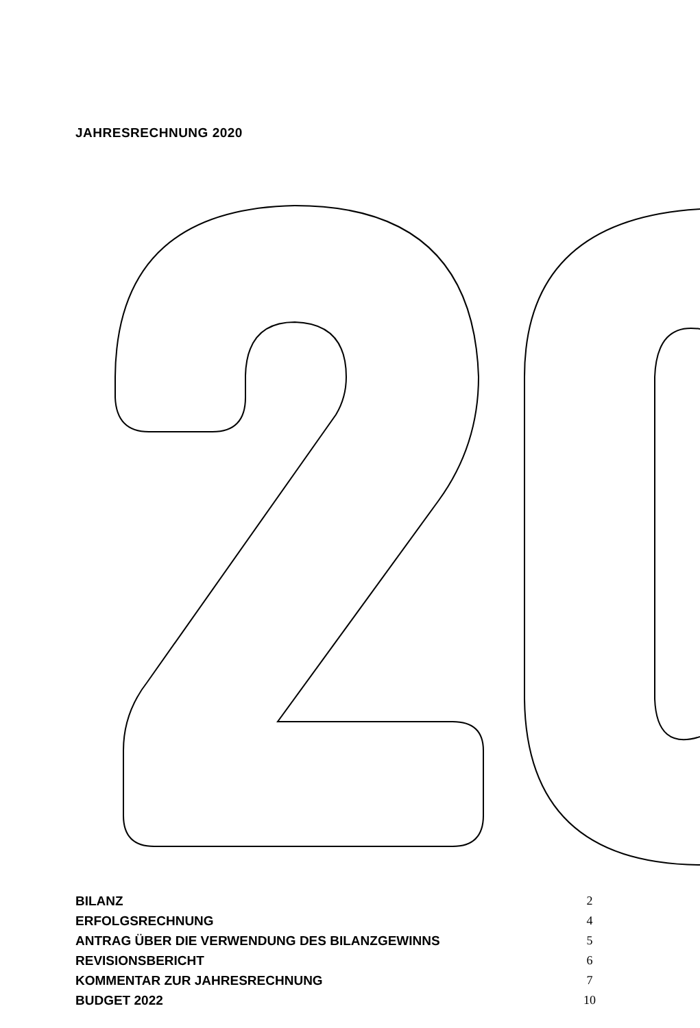JAHRESRECHNUNG 2020
BILANZ 2
ERFOLGSRECHNUNG 4
ANTRAG ÜBER DIE VERWENDUNG DES BILANZGEWINNS 5
REVISIONSBERICHT 6
KOMMENTAR ZUR JAHRESRECHNUNG 7
BUDGET 2022 10